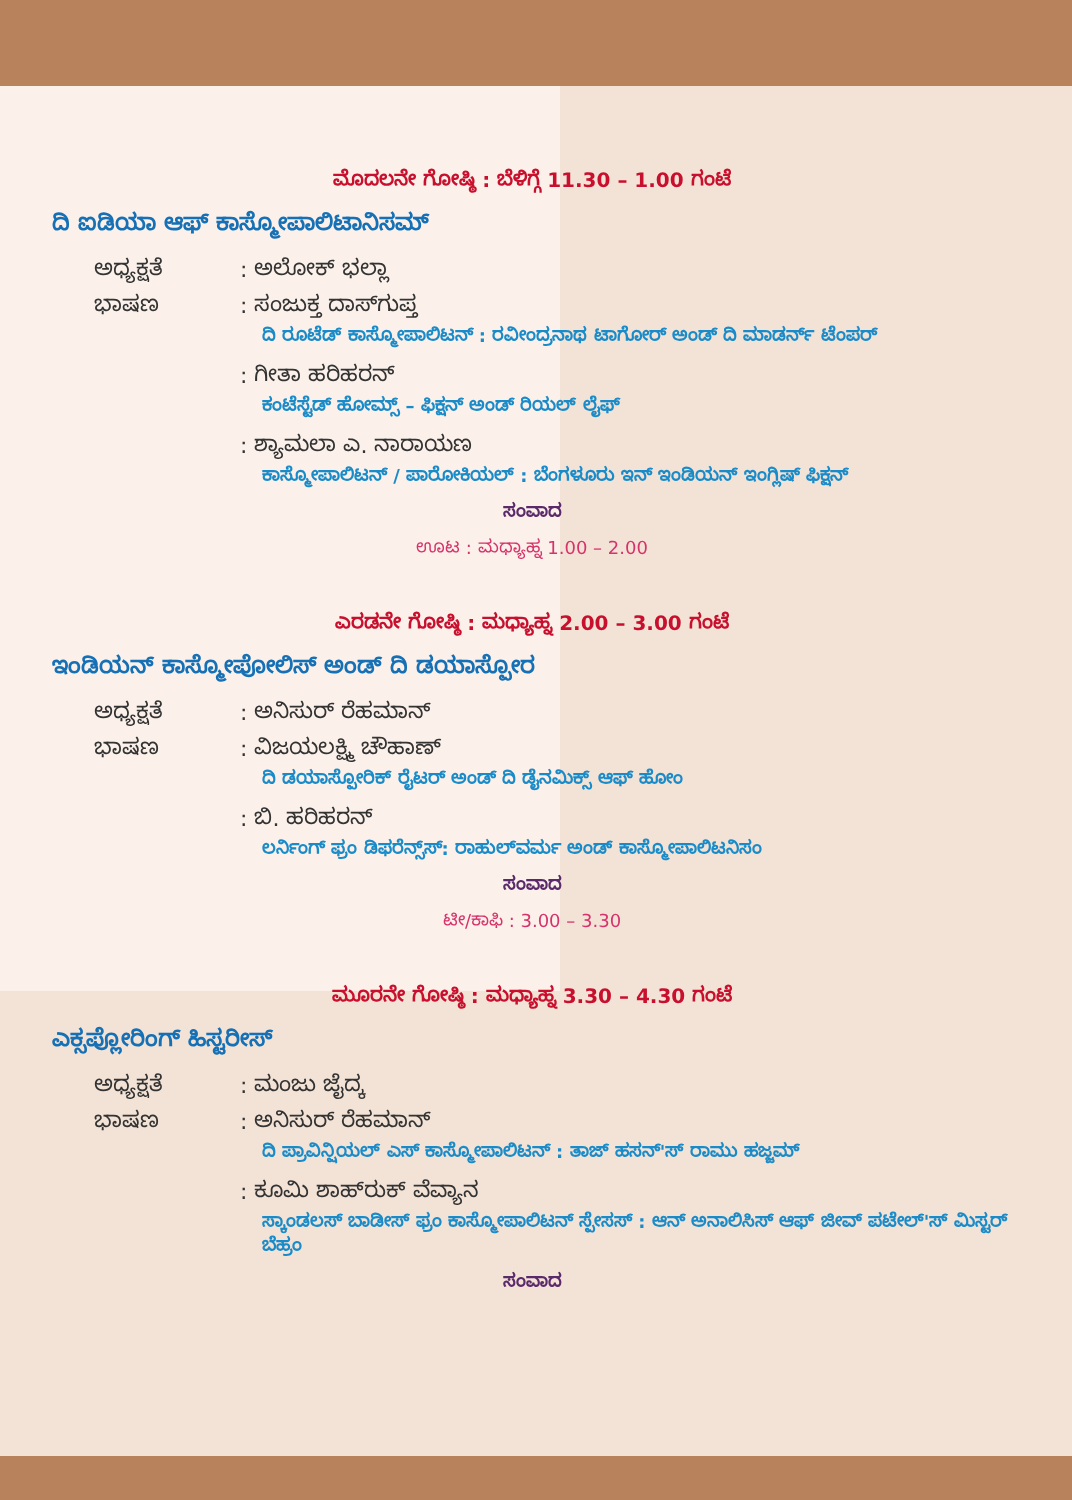ಮೊದಲನೇ ಗೋಷ್ಠಿ : ಬೆಳಿಗ್ಗೆ 11.30 – 1.00 ಗಂಟೆ
ದಿ ಐಡಿಯಾ ಆಫ್ ಕಾಸ್ಮೋಪಾಲಿಟಾನಿಸಮ್
ಅಧ್ಯಕ್ಷತೆ: ಅಲೋಕ್ ಭಲ್ಲಾ
ಭಾಷಣ: ಸಂಜುಕ್ತ ದಾಸ್‌ಗುಪ್ತ
ದಿ ರೂಟೆಡ್ ಕಾಸ್ಮೋಪಾಲಿಟನ್ : ರವೀಂದ್ರನಾಥ ಟಾಗೋರ್ ಅಂಡ್ ದಿ ಮಾಡರ್ನ್ ಟೆಂಪರ್
: ಗೀತಾ ಹರಿಹರನ್
ಕಂಟೆಸ್ಟೆಡ್ ಹೋಮ್ಸ್ – ಫಿಕ್ಷನ್ ಅಂಡ್ ರಿಯಲ್ ಲೈಫ್
: ಶ್ಯಾಮಲಾ ಎ. ನಾರಾಯಣ
ಕಾಸ್ಮೋಪಾಲಿಟನ್ / ಪಾರೋಕಿಯಲ್ : ಬೆಂಗಳೂರು ಇನ್ ಇಂಡಿಯನ್ ಇಂಗ್ಲಿಷ್ ಫಿಕ್ಷನ್
ಸಂವಾದ
ಊಟ : ಮಧ್ಯಾಹ್ನ 1.00 – 2.00
ಎರಡನೇ ಗೋಷ್ಠಿ : ಮಧ್ಯಾಹ್ನ 2.00 – 3.00 ಗಂಟೆ
ಇಂಡಿಯನ್ ಕಾಸ್ಮೋಪೋಲಿಸ್ ಅಂಡ್ ದಿ ಡಯಾಸ್ಪೋರ
ಅಧ್ಯಕ್ಷತೆ: ಅನಿಸುರ್ ರೆಹಮಾನ್
ಭಾಷಣ: ವಿಜಯಲಕ್ಷ್ಮಿ ಚೌಹಾಣ್
ದಿ ಡಯಾಸ್ಪೋರಿಕ್ ರೈಟರ್ ಅಂಡ್ ದಿ ಡೈನಮಿಕ್ಸ್ ಆಫ್ ಹೋಂ
: ಬಿ. ಹರಿಹರನ್
ಲರ್ನಿಂಗ್ ಫ್ರಂ ಡಿಫರೆನ್ಸ್‌ಸ್: ರಾಹುಲ್‌ವರ್ಮ ಅಂಡ್ ಕಾಸ್ಮೋಪಾಲಿಟನಿಸಂ
ಸಂವಾದ
ಟೀ/ಕಾಫಿ : 3.00 – 3.30
ಮೂರನೇ ಗೋಷ್ಠಿ : ಮಧ್ಯಾಹ್ನ 3.30 – 4.30 ಗಂಟೆ
ಎಕ್ಸಪ್ಲೋರಿಂಗ್ ಹಿಸ್ಟರೀಸ್
ಅಧ್ಯಕ್ಷತೆ: ಮಂಜು ಜೈದ್ಕ
ಭಾಷಣ: ಅನಿಸುರ್ ರೆಹಮಾನ್
ದಿ ಪ್ರಾವಿನ್ಷಿಯಲ್ ಎಸ್ ಕಾಸ್ಮೋಪಾಲಿಟನ್ : ತಾಜ್ ಹಸನ್'ಸ್ ರಾಮು ಹಜ್ಜಮ್
: ಕೂಮಿ ಶಾಹ್‌ರುಕ್ ವೆವ್ಯಾನ
ಸ್ಕಾಂಡಲಸ್ ಬಾಡೀಸ್ ಫ್ರಂ ಕಾಸ್ಮೋಪಾಲಿಟನ್ ಸ್ಪೇಸಸ್ : ಆನ್ ಅನಾಲಿಸಿಸ್ ಆಫ್ ಜೀವ್ ಪಟೇಲ್'ಸ್ ಮಿಸ್ಟರ್ ಬೆಹ್ರಂ
ಸಂವಾದ